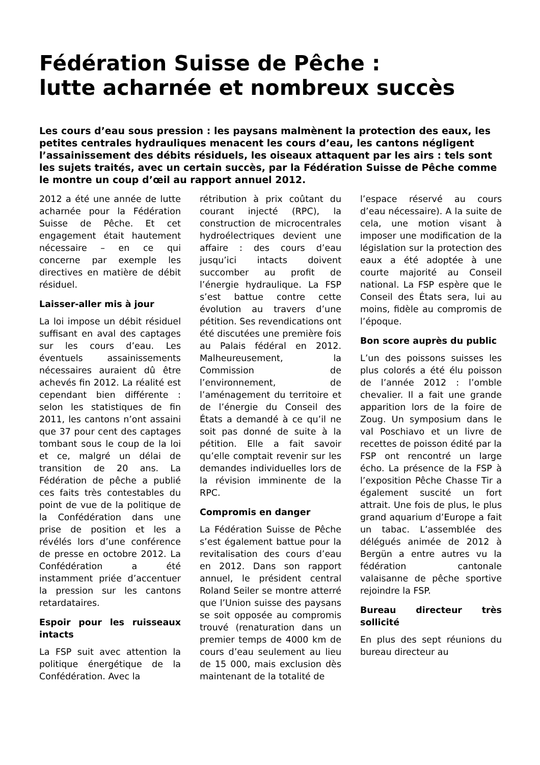Fédération Suisse de Pêche :
lutte acharnée et nombreux succès
Les cours d’eau sous pression : les paysans malmènent la protection des eaux, les petites centrales hydrauliques menacent les cours d’eau, les cantons négligent l’assainissement des débits résiduels, les oiseaux attaquent par les airs : tels sont les sujets traités, avec un certain succès, par la Fédération Suisse de Pêche comme le montre un coup d’œil au rapport annuel 2012.
2012 a été une année de lutte acharnée pour la Fédération Suisse de Pêche. Et cet engagement était hautement nécessaire – en ce qui concerne par exemple les directives en matière de débit résiduel.
Laisser-aller mis à jour
La loi impose un débit résiduel suffisant en aval des captages sur les cours d’eau. Les éventuels assainissements nécessaires auraient dû être achevés fin 2012. La réalité est cependant bien différente : selon les statistiques de fin 2011, les cantons n’ont assaini que 37 pour cent des captages tombant sous le coup de la loi et ce, malgré un délai de transition de 20 ans. La Fédération de pêche a publié ces faits très contestables du point de vue de la politique de la Confédération dans une prise de position et les a révélés lors d’une conférence de presse en octobre 2012. La Confédération a été instamment priée d’accentuer la pression sur les cantons retardataires.
Espoir pour les ruisseaux intacts
La FSP suit avec attention la politique énergétique de la Confédération. Avec la
rétribution à prix coûtant du courant injecté (RPC), la construction de microcentrales hydroélectriques devient une affaire : des cours d’eau jusqu’ici intacts doivent succomber au profit de l’énergie hydraulique. La FSP s’est battue contre cette évolution au travers d’une pétition. Ses revendications ont été discutées une première fois au Palais fédéral en 2012. Malheureusement, la Commission de l’environnement, de l’aménagement du territoire et de l’énergie du Conseil des États a demandé à ce qu’il ne soit pas donné de suite à la pétition. Elle a fait savoir qu’elle comptait revenir sur les demandes individuelles lors de la révision imminente de la RPC.
Compromis en danger
La Fédération Suisse de Pêche s’est également battue pour la revitalisation des cours d’eau en 2012. Dans son rapport annuel, le président central Roland Seiler se montre atterré que l’Union suisse des paysans se soit opposée au compromis trouvé (renaturation dans un premier temps de 4000 km de cours d’eau seulement au lieu de 15 000, mais exclusion dès maintenant de la totalité de
l’espace réservé au cours d’eau nécessaire). A la suite de cela, une motion visant à imposer une modification de la législation sur la protection des eaux a été adoptée à une courte majorité au Conseil national. La FSP espère que le Conseil des États sera, lui au moins, fidèle au compromis de l’époque.
Bon score auprès du public
L’un des poissons suisses les plus colorés a été élu poisson de l’année 2012 : l’omble chevalier. Il a fait une grande apparition lors de la foire de Zoug. Un symposium dans le val Poschiavo et un livre de recettes de poisson édité par la FSP ont rencontré un large écho. La présence de la FSP à l’exposition Pêche Chasse Tir a également suscité un fort attrait. Une fois de plus, le plus grand aquarium d’Europe a fait un tabac. L’assemblée des délégués animée de 2012 à Bergün a entre autres vu la fédération cantonale valaisanne de pêche sportive rejoindre la FSP.
Bureau directeur très sollicité
En plus des sept réunions du bureau directeur au